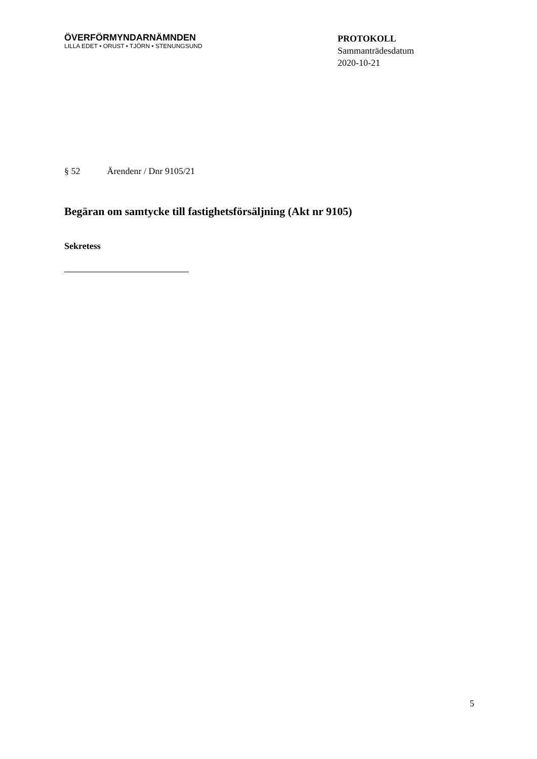ÖVERFÖRMYNDARNÄMNDEN
LILLA EDET • ORUST • TJÖRN • STENUNGSUND
PROTOKOLL
Sammanträdesdatum
2020-10-21
§ 52 Ärendenr / Dnr 9105/21
Begäran om samtycke till fastighetsförsäljning (Akt nr 9105)
Sekretess
5